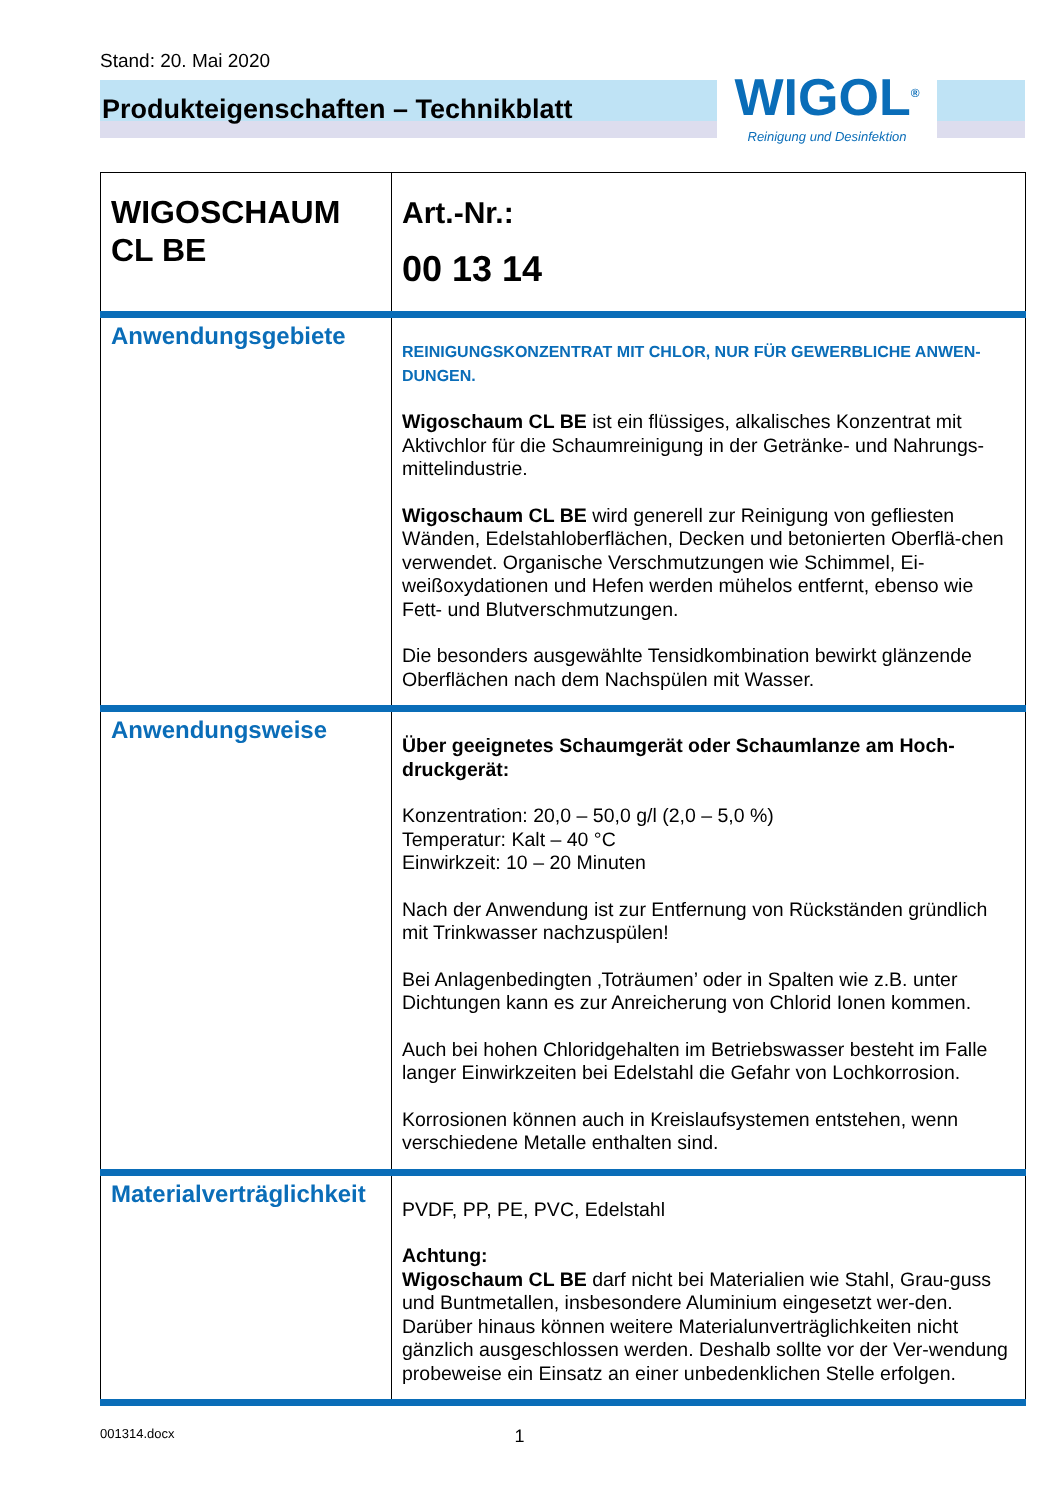Stand: 20. Mai 2020
Produkteigenschaften – Technikblatt
WIGOL<sup>®</sup>
Reinigung und Desinfektion
| WIGOSCHAUM CL BE | | Art.-Nr.: 00 13 14 |
| Anwendungsgebiete | REINIGUNGSKONZENTRAT MIT CHLOR, NUR FÜR GEWERBLICHE ANWEN-DUNGEN. Wigoschaum CL BE ist ein flüssiges, alkalisches Konzentrat mit Aktivchlor für die Schaumreinigung in der Getränke- und Nahrungs-mittelindustrie. Wigoschaum CL BE wird generell zur Reinigung von gefliesten Wänden, Edelstahloberflächen, Decken und betonierten Oberflä-chen verwendet. Organische Verschmutzungen wie Schimmel, Ei-weißoxydationen und Hefen werden mühelos entfernt, ebenso wie Fett- und Blutverschmutzungen. Die besonders ausgewählte Tensidkombination bewirkt glänzende Oberflächen nach dem Nachspülen mit Wasser. | |
| Anwendungsweise | Über geeignetes Schaumgerät oder Schaumlanze am Hoch-druckgerät: Konzentration: 20,0 – 50,0 g/l (2,0 – 5,0 %) Temperatur: Kalt – 40 °C Einwirkzeit: 10 – 20 Minuten Nach der Anwendung ist zur Entfernung von Rückständen gründlich mit Trinkwasser nachzuspülen! Bei Anlagenbedingten ‚Toträumen’ oder in Spalten wie z.B. unter Dichtungen kann es zur Anreicherung von Chlorid Ionen kommen. Auch bei hohen Chloridgehalten im Betriebswasser besteht im Falle langer Einwirkzeiten bei Edelstahl die Gefahr von Lochkorrosion. Korrosionen können auch in Kreislaufsystemen entstehen, wenn verschiedene Metalle enthalten sind. | |
| Materialverträglichkeit | PVDF, PP, PE, PVC, Edelstahl Achtung: Wigoschaum CL BE darf nicht bei Materialien wie Stahl, Grau-guss und Buntmetallen, insbesondere Aluminium eingesetzt wer-den. Darüber hinaus können weitere Materialunverträglichkeiten nicht gänzlich ausgeschlossen werden. Deshalb sollte vor der Ver-wendung probeweise ein Einsatz an einer unbedenklichen Stelle erfolgen. | |
001314.docx 1